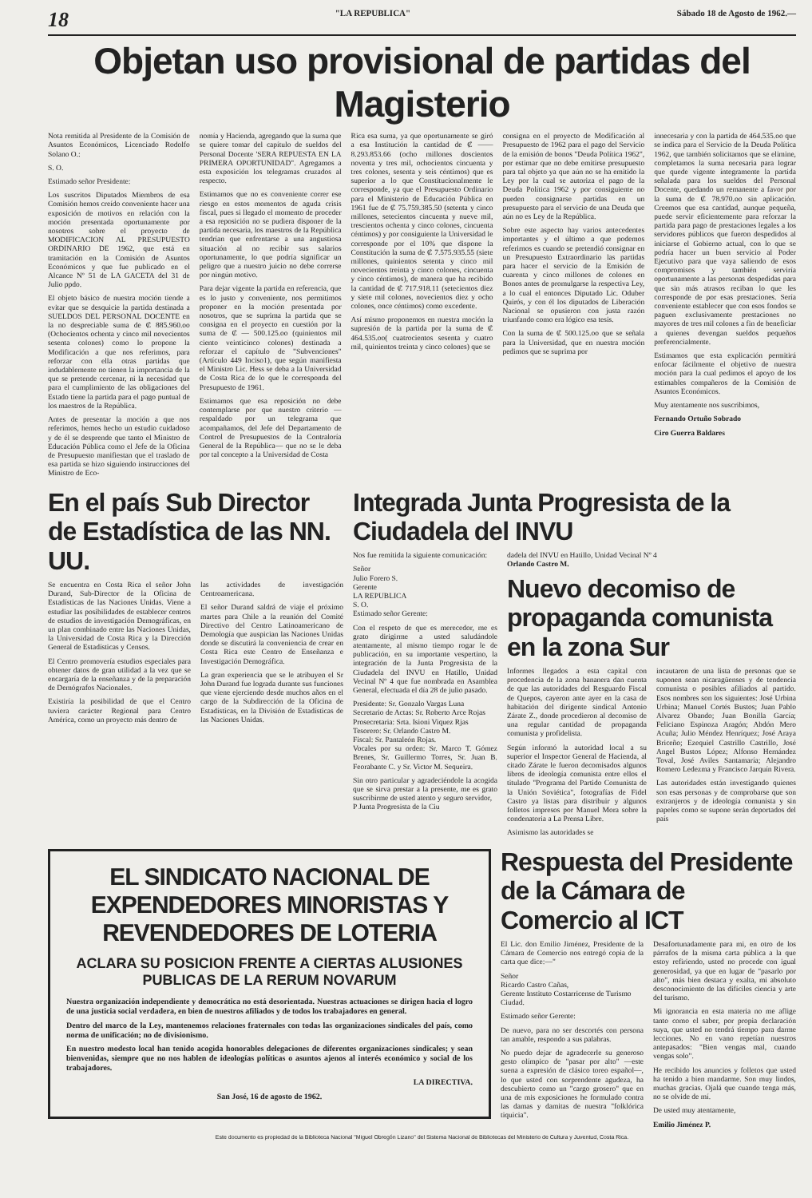18 "LA REPUBLICA" Sábado 18 de Agosto de 1962.—
Objetan uso provisional de partidas del Magisterio
Nota remitida al Presidente de la Comisión de Asuntos Económicos, Licenciado Rodolfo Solano O.:
S. O.
Estimado señor Presidente:
Los suscritos Diputados Miembros de esa Comisión hemos creído conveniente hacer una exposición de motivos en relación con la moción presentada oportunamente por nosotros sobre el proyecto de MODIFICACION AL PRESUPUESTO ORDINARIO DE 1962, que está en tramitación en la Comisión de Asuntos Económicos y que fue publicado en el Alcance Nº 51 de LA GACETA del 31 de Julio ppdo.
El objeto básico de nuestra moción tiende a evitar que se desquicie la partida destinada a SUELDOS DEL PERSONAL DOCENTE en la no despreciable suma de ₡ 885.960.oo (Ochocientos ochenta y cinco mil novecientos sesenta colones) como lo propone la Modificación a que nos referimos, para reforzar con ella otras partidas que indudablemente no tienen la importancia de la que se pretende cercenar, ni la necesidad que para el cumplimiento de las obligaciones del Estado tiene la partida para el pago puntual de los maestros de la República.
Antes de presentar la moción a que nos referimos, hemos hecho un estudio cuidadoso y de él se desprende que tanto el Ministro de Educación Pública como el Jefe de la Oficina de Presupuesto manifiestan que el traslado de esa partida se hizo siguiendo instrucciones del Ministro de Eco-
nomía y Hacienda, agregando que la suma que se quiere tomar del capítulo de sueldos del Personal Docente 'SERA REPUESTA EN LA PRIMERA OPORTUNIDAD". Agregamos a esta exposición los telegramas cruzados al respecto.
Estimamos que no es conveniente correr ese riesgo en estos momentos de aguda crisis fiscal, pues si llegado el momento de proceder a esa reposición no se pudiera disponer de la partida necesaria, los maestros de la República tendrían que enfrentarse a una angustiosa situación al no recibir sus salarios oportunamente, lo que podría significar un peligro que a nuestro juicio no debe correrse por ningún motivo.
Para dejar vigente la partida en referencia, que es lo justo y conveniente, nos permitimos proponer en la moción presentada por nosotros, que se suprima la partida que se consigna en el proyecto en cuestión por la suma de ₡ — 500.125.oo (quinientos mil ciento veinticinco colones) destinada a reforzar el capítulo de "Subvenciones" (Artículo 449 Inciso1), que según manifiesta el Ministro Lic. Hess se deba a la Universidad de Costa Rica de lo que le corresponda del Presupuesto de 1961.
Estimamos que esa reposición no debe contemplarse por que nuestro criterio —respaldado por un telegrama que acompañamos, del Jefe del Departamento de Control de Presupuestos de la Contraloría General de la República— que no se le deba por tal concepto a la Universidad de Costa
Rica esa suma, ya que oportunamente se giró a esa Institución la cantidad de ₡ —— 8.293.853.66 (ocho millones doscientos noventa y tres mil, ochocientos cincuenta y tres colones, sesenta y seis céntimos) que es superior a lo que Constitucionalmente le corresponde, ya que el Presupuesto Ordinario para el Ministerio de Educación Pública en 1961 fue de ₡ 75.759.385.50 (setenta y cinco millones, setecientos cincuenta y nueve mil, trescientos ochenta y cinco colones, cincuenta céntimos) y por consiguiente la Universidad le corresponde por el 10% que dispone la Constitución la suma de ₡ 7.575.935.55 (siete millones, quinientos setenta y cinco mil novecientos treinta y cinco colones, cincuenta y cinco céntimos), de manera que ha recibido la cantidad de ₡ 717.918.11 (setecientos diez y siete mil colones, novecientos diez y ocho colones, once céntimos) como excedente.
Así mismo proponemos en nuestra moción la supresión de la partida por la suma de ₡ 464.535.oo( cuatrocientos sesenta y cuatro mil, quinientos treinta y cinco colones) que se
consigna en el proyecto de Modificación al Presupuesto de 1962 para el pago del Servicio de la emisión de bonos "Deuda Política 1962", por estimar que no debe emitirse presupuesto para tal objeto ya que aún no se ha emitido la Ley por la cual se autoriza el pago de la Deuda Política 1962 y por consiguiente no pueden consignarse partidas en un presupuesto para el servicio de una Deuda que aún no es Ley de la República.
Sobre este aspecto hay varios antecedentes importantes y el último a que podemos referirnos es cuando se pretendió consignar en un Presupuesto Extraordinario las partidas para hacer el servicio de la Emisión de cuarenta y cinco millones de colones en Bonos antes de promulgarse la respectiva Ley, a lo cual el entonces Diputado Lic. Oduber Quirós, y con él los diputados de Liberación Nacional se opusieron con justa razón triunfando como era lógico esa tesis.
Con la suma de ₡ 500.125.oo que se señala para la Universidad, que en nuestra moción pedimos que se suprima por
innecesaria y con la partida de 464.535.oo que se indica para el Servicio de la Deuda Política 1962, que también solicitamos que se elimine, completamos la suma necesaria para lograr que quede vigente íntegramente la partida señalada para los sueldos del Personal Docente, quedando un remanente a favor por la suma de ₡ 78.970.oo sin aplicación. Creemos que esa cantidad, aunque pequeña, puede servir eficientemente para reforzar la partida para pago de prestaciones legales a los servidores públicos que fueron despedidos al iniciarse el Gobierno actual, con lo que se podría hacer un buen servicio al Poder Ejecutivo para que vaya saliendo de esos compromisos y también serviría oportunamente a las personas despedidas para que sin más atrasos reciban lo que les corresponde de por esas prestaciones. Sería conveniente establecer que con esos fondos se paguen exclusivamente prestaciones no mayores de tres mil colones a fin de beneficiar a quienes devengan sueldos pequeños preferencialmente.
Estimamos que esta explicación permitirá enfocar fácilmente el objetivo de nuestra moción para la cual pedimos el apoyo de los estimables compañeros de la Comisión de Asuntos Económicos.
Muy atentamente nos suscribimos,
Fernando Ortuño Sobrado
Ciro Guerra Baldares
En el país Sub Director de Estadística de las NN. UU.
Se encuentra en Costa Rica el señor John Durand, Sub-Director de la Oficina de Estadísticas de las Naciones Unidas. Viene a estudiar las posibilidades de establecer centros de estudios de investigación Demográficas, en un plan combinado entre las Naciones Unidas, la Universidad de Costa Rica y la Dirección General de Estadísticas y Censos.
El Centro promovería estudios especiales para obtener datos de gran utilidad a la vez que se encargaría de la enseñanza y de la preparación de Demógrafos Nacionales.
Existiría la posibilidad de que el Centro tuviera carácter Regional para Centro América, como un proyecto más dentro de
las actividades de investigación Centroamericana.
El señor Durand saldrá de viaje el próximo martes para Chile a la reunión del Comité Directivo del Centro Latinoamericano de Demología que auspician las Naciones Unidas donde se discutirá la conveniencia de crear en Costa Rica este Centro de Enseñanza e Investigación Demográfica.
La gran experiencia que se le atribuyen el Sr John Durand fue lograda durante sus funciones que viene ejerciendo desde muchos años en el cargo de la Subdirección de la Oficina de Estadísticas, en la División de Estadísticas de las Naciones Unidas.
Integrada Junta Progresista de la Ciudadela del INVU
Nos fue remitida la siguiente comunicación:
Señor
Julio Forero S.
Gerente
LA REPUBLICA
S. O.
Estimado señor Gerente:
Con el respeto de que es merecedor, me es grato dirigirme a usted saludándole atentamente, al mismo tiempo rogar le de publicación, en su importante vespertino, la integración de la Junta Progresista de la Ciudadela del INVU en Hatillo, Unidad Vecinal Nº 4 que fue nombrada en Asamblea General, efectuada el día 28 de julio pasado.
Presidente: Sr. Gonzalo Vargas Luna
Secretario de Actas: Sr. Roberto Arce Rojas
Prosecretaria: Srta. Isioni Viquez Rjas
Tesorero: Sr. Orlando Castro M.
Fiscal: Sr. Pantaleón Rojas.
Vocales por su orden: Sr. Marco T. Gómez Brenes, Sr. Guillermo Torres, Sr. Juan B. Feorabante C. y Sr. Victor M. Sequeira.
Sin otro particular y agradeciéndole la acogida que se sirva prestar a la presente, me es grato suscribirme de usted atento y seguro servidor,
P Junta Progresista de la Ciu
dadela del INVU en Hatillo, Unidad Vecinal Nº 4
Orlando Castro M.
Nuevo decomiso de propaganda comunista en la zona Sur
Informes llegados a esta capital con procedencia de la zona bananera dan cuenta de que las autoridades del Resguardo Fiscal de Quepos, cayeron ante ayer en la casa de habitación del dirigente sindical Antonio Zárate Z., donde procedieron al decomiso de una regular cantidad de propaganda comunista y profidelista.
Según informó la autoridad local a su superior el Inspector General de Hacienda, al citado Zárate le fueron decomisados algunos libros de ideología comunista entre ellos el titulado "Programa del Partido Comunista de la Unión Soviética", fotografías de Fidel Castro ya listas para distribuir y algunos folletos impresos por Manuel Mora sobre la condenatoria a La Prensa Libre.
Asimismo las autoridades se
incautaron de una lista de personas que se suponen sean nicaragüenses y de tendencia comunista o posibles afiliados al partido. Esos nombres son los siguientes: José Urbina Urbina; Manuel Cortés Bustos; Juan Pablo Alvarez Obando; Juan Bonilla García; Feliciano Espinoza Aragón; Abdón Mero Acuña; Julio Méndez Henríquez; José Araya Briceño; Ezequiel Castrillo Castrillo, José Angel Bustos López; Alfonso Hernández Toval, José Aviles Santamaría; Alejandro Romero Ledezma y Francisco Jarquín Rivera.
Las autoridades están investigando quienes son esas personas y de comprobarse que son extranjeros y de ideología comunista y sin papeles como se supone serán deportados del país
EL SINDICATO NACIONAL DE EXPENDEDORES MINORISTAS Y REVENDEDORES DE LOTERIA
ACLARA SU POSICION FRENTE A CIERTAS ALUSIONES PUBLICAS DE LA RERUM NOVARUM
Nuestra organización independiente y democrática no está desorientada. Nuestras actuaciones se dirigen hacia el logro de una justicia social verdadera, en bien de nuestros afiliados y de todos los trabajadores en general.
Dentro del marco de la Ley, mantenemos relaciones fraternales con todas las organizaciones sindicales del país, como norma de unificación; no de divisionismo.
En nuestro modesto local han tenido acogida honorables delegaciones de diferentes organizaciones sindicales; y sean bienvenidas, siempre que no nos hablen de ideologías políticas o asuntos ajenos al interés económico y social de los trabajadores.
LA DIRECTIVA.
San José, 16 de agosto de 1962.
Respuesta del Presidente de la Cámara de Comercio al ICT
El Lic. don Emilio Jiménez, Presidente de la Cámara de Comercio nos entregó copia de la carta que dice:—"
Señor
Ricardo Castro Cañas,
Gerente Instituto Costarricense de Turismo
Ciudad.
Estimado señor Gerente:
De nuevo, para no ser descortés con persona tan amable, respondo a sus palabras.
No puedo dejar de agradecerle su generoso gesto olímpico de "pasar por alto" —este suena a expresión de clásico toreo español—, lo que usted con sorprendente agudeza, ha descubierto como un "cargo grosero" que en una de mis exposiciones he formulado contra las damas y damitas de nuestra "folklórica tiquicia".
Desafortunadamente para mi, en otro de los párrafos de la misma carta pública a la que estoy refiriendo, usted no procede con igual generosidad, ya que en lugar de "pasarlo por alto", más bien destaca y exalta, mi absoluto desconocimiento de las difíciles ciencia y arte del turismo.
Mi ignorancia en esta materia no me aflige tanto como el saber, por propia declaración suya, que usted no tendrá tiempo para darme lecciones. No en vano repetían nuestros antepasados: "Bien vengas mal, cuando vengas solo".
He recibido los anuncios y folletos que usted ha tenido a bien mandarme. Son muy lindos, muchas gracias. Ojalá que cuando tenga más, no se olvide de mí.
De usted muy atentamente,
Emilio Jiménez P.
Este documento es propiedad de la Biblioteca Nacional "Miguel Obregón Lizano" del Sistema Nacional de Bibliotecas del Ministerio de Cultura y Juventud, Costa Rica.